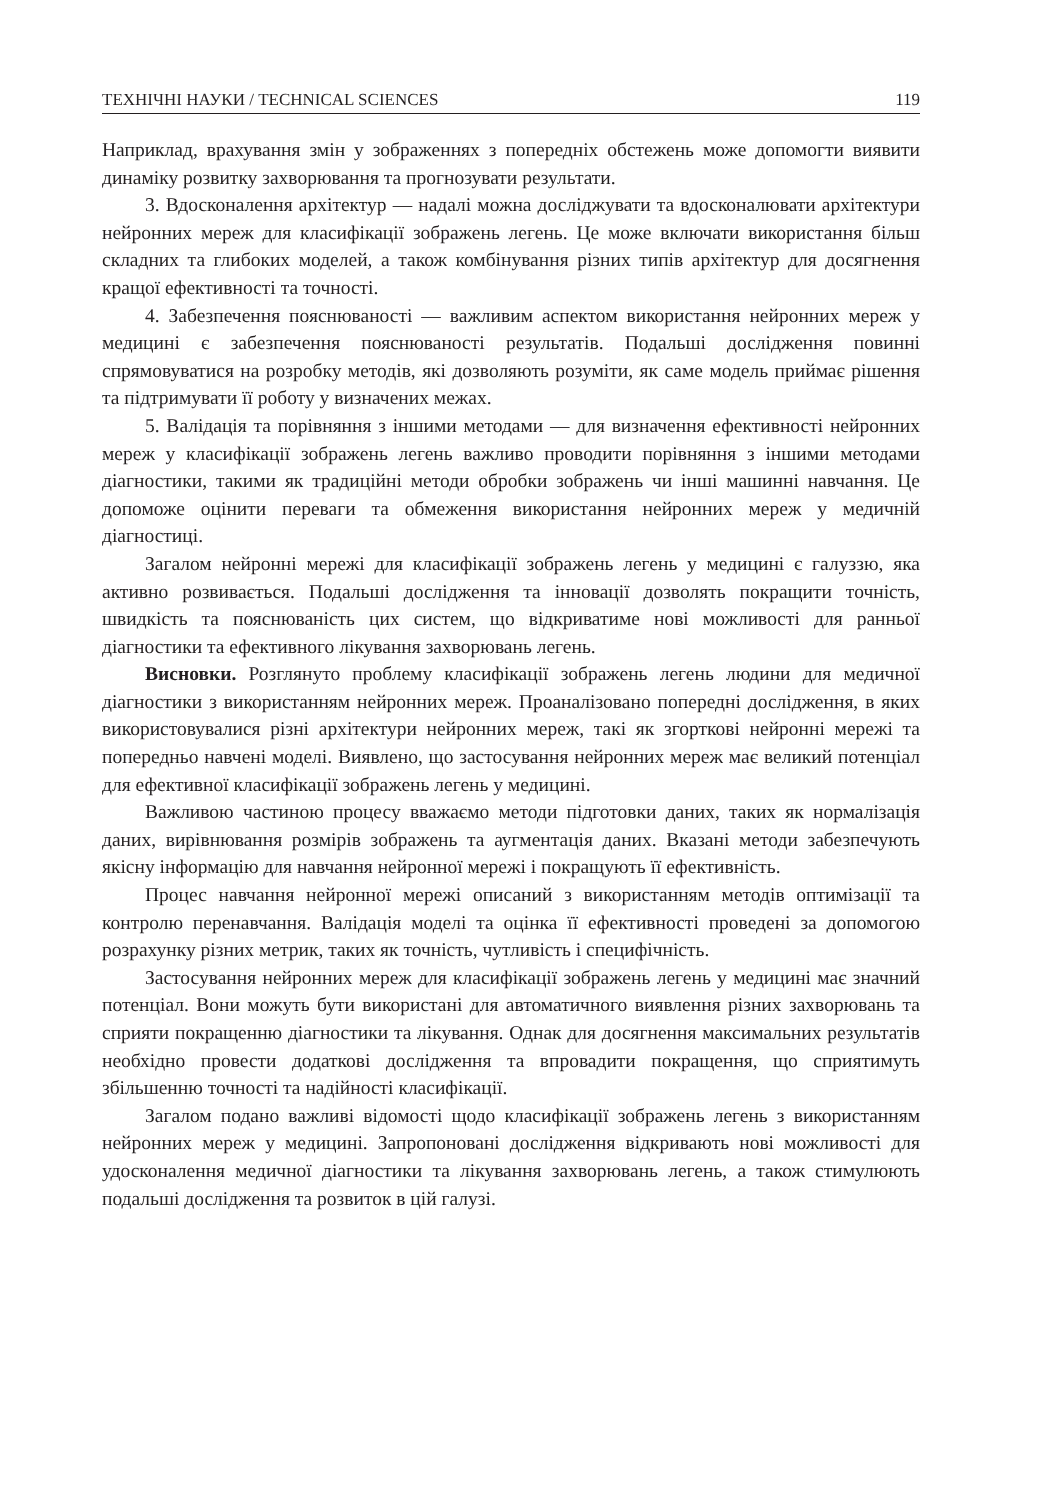ТЕХНІЧНІ НАУКИ / TECHNICAL SCIENCES 119
Наприклад, врахування змін у зображеннях з попередніх обстежень може допомогти виявити динаміку розвитку захворювання та прогнозувати результати.
3. Вдосконалення архітектур — надалі можна досліджувати та вдосконалювати архітектури нейронних мереж для класифікації зображень легень. Це може включати використання більш складних та глибоких моделей, а також комбінування різних типів архітектур для досягнення кращої ефективності та точності.
4. Забезпечення пояснюваності — важливим аспектом використання нейронних мереж у медицині є забезпечення пояснюваності результатів. Подальші дослідження повинні спрямовуватися на розробку методів, які дозволяють розуміти, як саме модель приймає рішення та підтримувати її роботу у визначених межах.
5. Валідація та порівняння з іншими методами — для визначення ефективності нейронних мереж у класифікації зображень легень важливо проводити порівняння з іншими методами діагностики, такими як традиційні методи обробки зображень чи інші машинні навчання. Це допоможе оцінити переваги та обмеження використання нейронних мереж у медичній діагностиці.
Загалом нейронні мережі для класифікації зображень легень у медицині є галуззю, яка активно розвивається. Подальші дослідження та інновації дозволять покращити точність, швидкість та пояснюваність цих систем, що відкриватиме нові можливості для ранньої діагностики та ефективного лікування захворювань легень.
Висновки. Розглянуто проблему класифікації зображень легень людини для медичної діагностики з використанням нейронних мереж. Проаналізовано попередні дослідження, в яких використовувалися різні архітектури нейронних мереж, такі як згорткові нейронні мережі та попередньо навчені моделі. Виявлено, що застосування нейронних мереж має великий потенціал для ефективної класифікації зображень легень у медицині.
Важливою частиною процесу вважаємо методи підготовки даних, таких як нормалізація даних, вирівнювання розмірів зображень та аугментація даних. Вказані методи забезпечують якісну інформацію для навчання нейронної мережі і покращують її ефективність.
Процес навчання нейронної мережі описаний з використанням методів оптимізації та контролю перенавчання. Валідація моделі та оцінка її ефективності проведені за допомогою розрахунку різних метрик, таких як точність, чутливість і специфічність.
Застосування нейронних мереж для класифікації зображень легень у медицині має значний потенціал. Вони можуть бути використані для автоматичного виявлення різних захворювань та сприяти покращенню діагностики та лікування. Однак для досягнення максимальних результатів необхідно провести додаткові дослідження та впровадити покращення, що сприятимуть збільшенню точності та надійності класифікації.
Загалом подано важливі відомості щодо класифікації зображень легень з використанням нейронних мереж у медицині. Запропоновані дослідження відкривають нові можливості для удосконалення медичної діагностики та лікування захворювань легень, а також стимулюють подальші дослідження та розвиток в цій галузі.